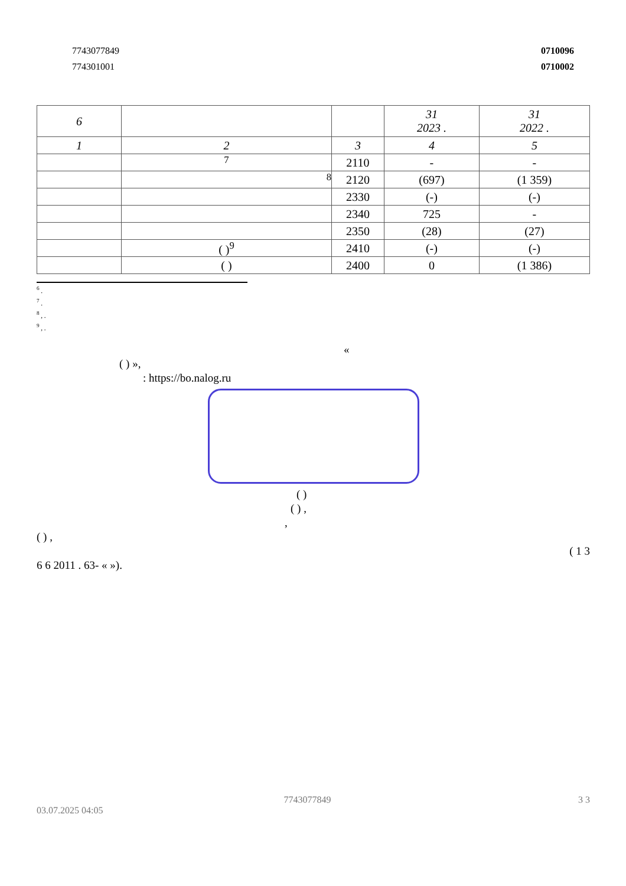0710096
0710002 7743077849
774301001
| 6 | | | 31 2023 . | 31 2022 . |
| --- | --- | --- | --- | --- |
| 1 | 2 | 3 | 4 | 5 |
| | <sup>7</sup> | 2110 | - | - |
| | <sup>8</sup> | 2120 | (697) | (1 359) |
| | | 2330 | (-) | (-) |
| | | 2340 | 725 | - |
| | | 2350 | (28) | (27) |
| | ( )<sup>9</sup> | 2410 | (-) | (-) |
| | ( ) | 2400 | 0 | (1 386) |
<sup>6</sup> .
<sup>7</sup> .
<sup>8</sup> , .
<sup>9</sup> , .
«
( ) »,
: https://bo.nalog.ru
( )
( ) ,
,
( ) ,
( 1 3
6 6 2011 . 63- « »).
7743077849 3 3
03.07.2025 04:05